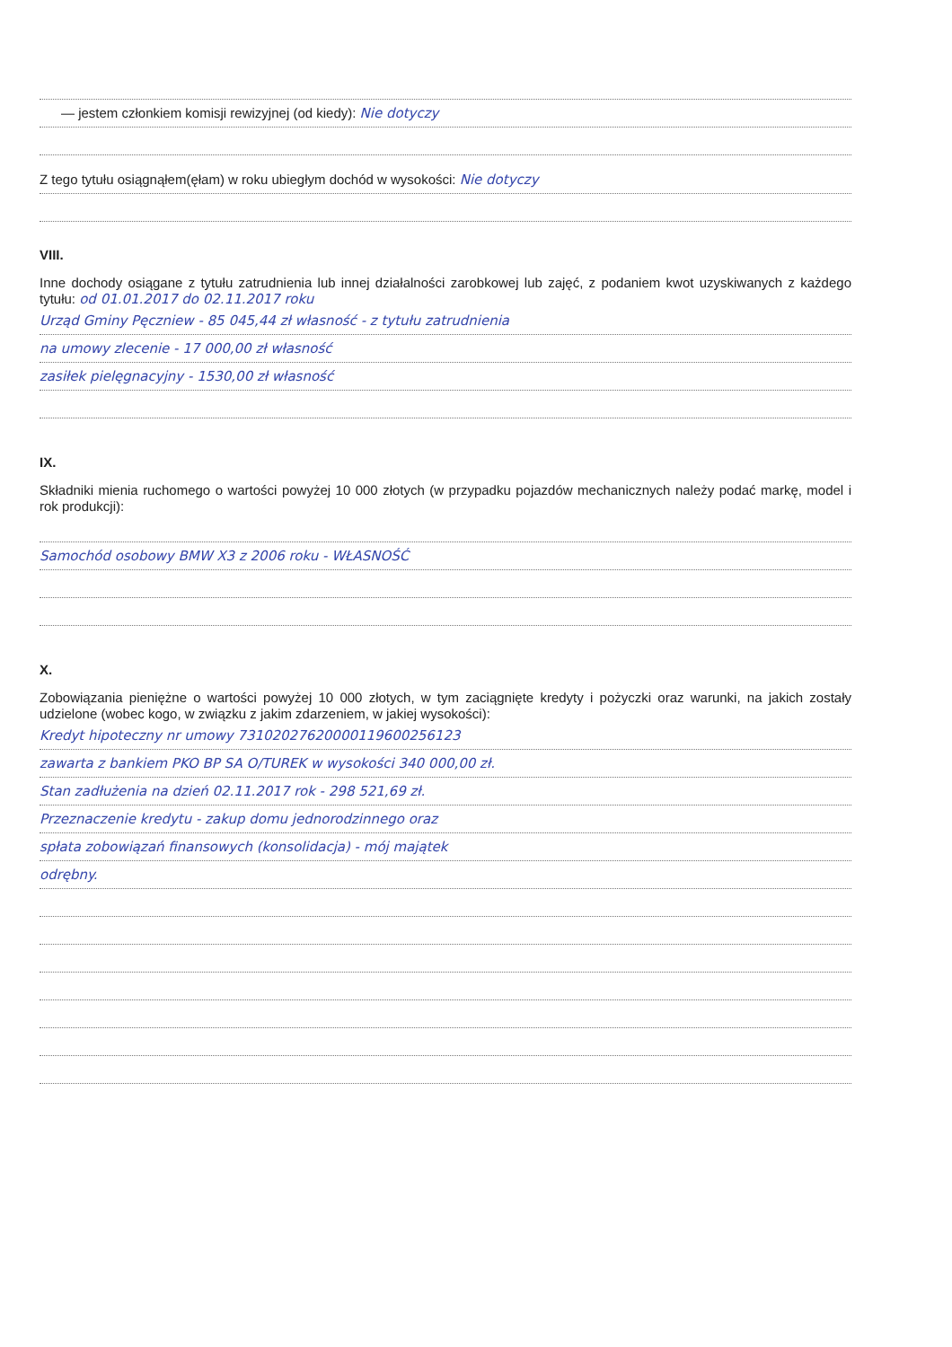— jestem członkiem komisji rewizyjnej (od kiedy): Nie dotyczy
Z tego tytułu osiągnąłem(ęłam) w roku ubiegłym dochód w wysokości: Nie dotyczy
VIII.
Inne dochody osiągane z tytułu zatrudnienia lub innej działalności zarobkowej lub zajęć, z podaniem kwot uzyskiwanych z każdego tytułu: od 01.01.2017 do 02.11.2017 roku
Urząd Gminy Pęczniew - 85 045,44 zł własność - z tytułu zatrudnienia
na umowy zlecenie - 17 000,00 zł własność
zasiłek pielęgnacyjny - 1530,00 zł własność
IX.
Składniki mienia ruchomego o wartości powyżej 10 000 złotych (w przypadku pojazdów mechanicznych należy podać markę, model i rok produkcji):
Samochód osobowy BMW X3 z 2006 roku - WŁASNOŚĆ
X.
Zobowiązania pieniężne o wartości powyżej 10 000 złotych, w tym zaciągnięte kredyty i pożyczki oraz warunki, na jakich zostały udzielone (wobec kogo, w związku z jakim zdarzeniem, w jakiej wysokości):
Kredyt hipoteczny nr umowy 73102027620000119600256123
zawarta z bankiem PKO BP SA O/TUREK w wysokości 340 000,00 zł.
Stan zadłużenia na dzień 02.11.2017 rok - 298 521,69 zł.
Przeznaczenie kredytu - zakup domu jednorodzinnego oraz
spłata zobowiązań finansowych (konsolidacja) - mój majątek
odrębny.